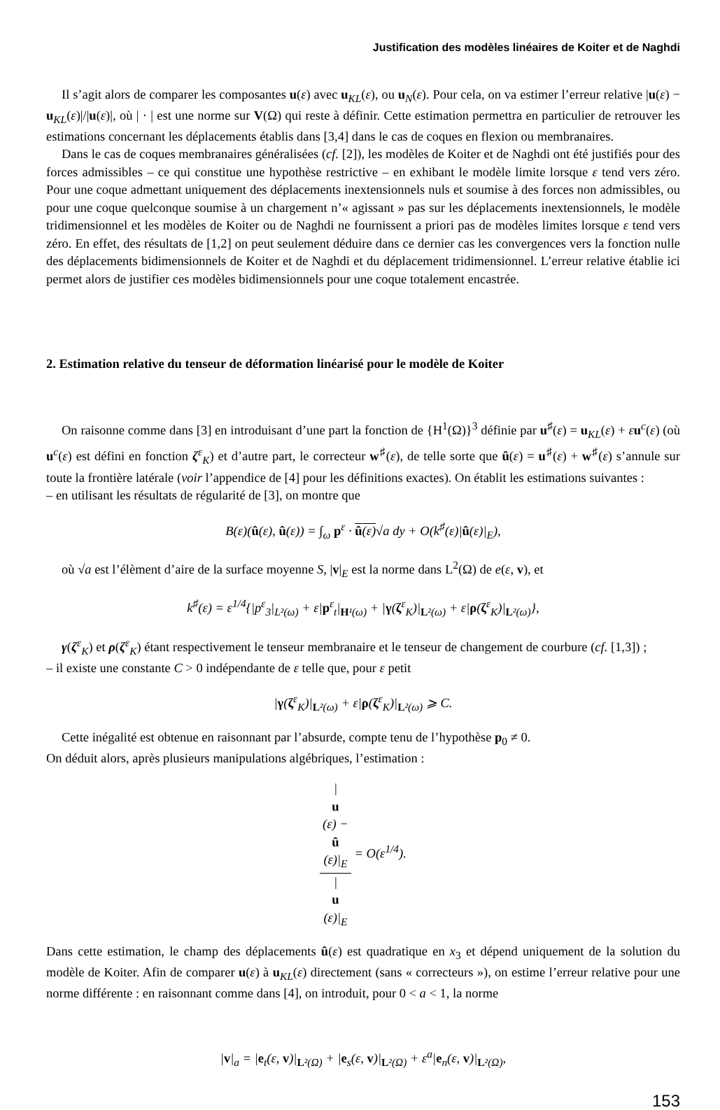Justification des modèles linéaires de Koiter et de Naghdi
Il s’agit alors de comparer les composantes u(ε) avec u<sub>KL</sub>(ε), ou u<sub>N</sub>(ε). Pour cela, on va estimer l’erreur relative |u(ε) − u<sub>KL</sub>(ε)|/|u(ε)|, où | · | est une norme sur V(Ω) qui reste à définir. Cette estimation permettra en particulier de retrouver les estimations concernant les déplacements établis dans [3,4] dans le cas de coques en flexion ou membranaires.
Dans le cas de coques membranaires généralisées (cf. [2]), les modèles de Koiter et de Naghdi ont été justifiés pour des forces admissibles – ce qui constitue une hypothèse restrictive – en exhibant le modèle limite lorsque ε tend vers zéro. Pour une coque admettant uniquement des déplacements inextensionnels nuls et soumise à des forces non admissibles, ou pour une coque quelconque soumise à un chargement n’« agissant » pas sur les déplacements inextensionnels, le modèle tridimensionnel et les modèles de Koiter ou de Naghdi ne fournissent a priori pas de modèles limites lorsque ε tend vers zéro. En effet, des résultats de [1,2] on peut seulement déduire dans ce dernier cas les convergences vers la fonction nulle des déplacements bidimensionnels de Koiter et de Naghdi et du déplacement tridimensionnel. L’erreur relative établie ici permet alors de justifier ces modèles bidimensionnels pour une coque totalement encastrée.
2. Estimation relative du tenseur de déformation linéarisé pour le modèle de Koiter
On raisonne comme dans [3] en introduisant d’une part la fonction de {H<sup>1</sup>(Ω)}<sup>3</sup> définie par u<sup>♯</sup>(ε) = u<sub>KL</sub>(ε) + εu<sup>c</sup>(ε) (où u<sup>c</sup>(ε) est défini en fonction ζ<sup>ε</sup><sub>K</sub>) et d’autre part, le correcteur w<sup>♯</sup>(ε), de telle sorte que û(ε) = u<sup>♯</sup>(ε) + w<sup>♯</sup>(ε) s’annule sur toute la frontière latérale (voir l’appendice de [4] pour les définitions exactes). On établit les estimations suivantes :
– en utilisant les résultats de régularité de [3], on montre que
B(ε)(û(ε), û(ε)) = ∫<sub>ω</sub> p<sup>ε</sup> · û(ε)√a dy + O(k<sup>♯</sup>(ε)|û(ε)|<sub>E</sub>),
où √a est l’élèment d’aire de la surface moyenne S, |v|<sub>E</sub> est la norme dans L<sup>2</sup>(Ω) de e(ε, v), et
k<sup>♯</sup>(ε) = ε<sup>1/4</sup>{|p<sup>ε</sup><sub>3</sub>|<sub>L²(ω)</sub> + ε|p<sup>ε</sup><sub>t</sub>|<sub>H¹(ω)</sub> + |γ(ζ<sup>ε</sup><sub>K</sub>)|<sub>L²(ω)</sub> + ε|ρ(ζ<sup>ε</sup><sub>K</sub>)|<sub>L²(ω)</sub>},
γ(ζ<sup>ε</sup><sub>K</sub>) et ρ(ζ<sup>ε</sup><sub>K</sub>) étant respectivement le tenseur membranaire et le tenseur de changement de courbure (cf. [1,3]) ;
– il existe une constante C > 0 indépendante de ε telle que, pour ε petit
|γ(ζ<sup>ε</sup><sub>K</sub>)|<sub>L²(ω)</sub> + ε|ρ(ζ<sup>ε</sup><sub>K</sub>)|<sub>L²(ω)</sub> ⩾ C.
Cette inégalité est obtenue en raisonnant par l’absurde, compte tenu de l’hypothèse p<sub>0</sub> ≠ 0.
On déduit alors, après plusieurs manipulations algébriques, l’estimation :
|
u
(ε) −
û
(ε)|<sub>E</sub> |
u
(ε)|<sub>E</sub> = O(ε<sup>1/4</sup>).
Dans cette estimation, le champ des déplacements û(ε) est quadratique en x<sub>3</sub> et dépend uniquement de la solution du modèle de Koiter. Afin de comparer u(ε) à u<sub>KL</sub>(ε) directement (sans « correcteurs »), on estime l’erreur relative pour une norme différente : en raisonnant comme dans [4], on introduit, pour 0 < a < 1, la norme
|v|<sub>a</sub> = |e<sub>t</sub>(ε, v)|<sub>L²(Ω)</sub> + |e<sub>s</sub>(ε, v)|<sub>L²(Ω)</sub> + ε<sup>a</sup>|e<sub>n</sub>(ε, v)|<sub>L²(Ω)</sub>,
153